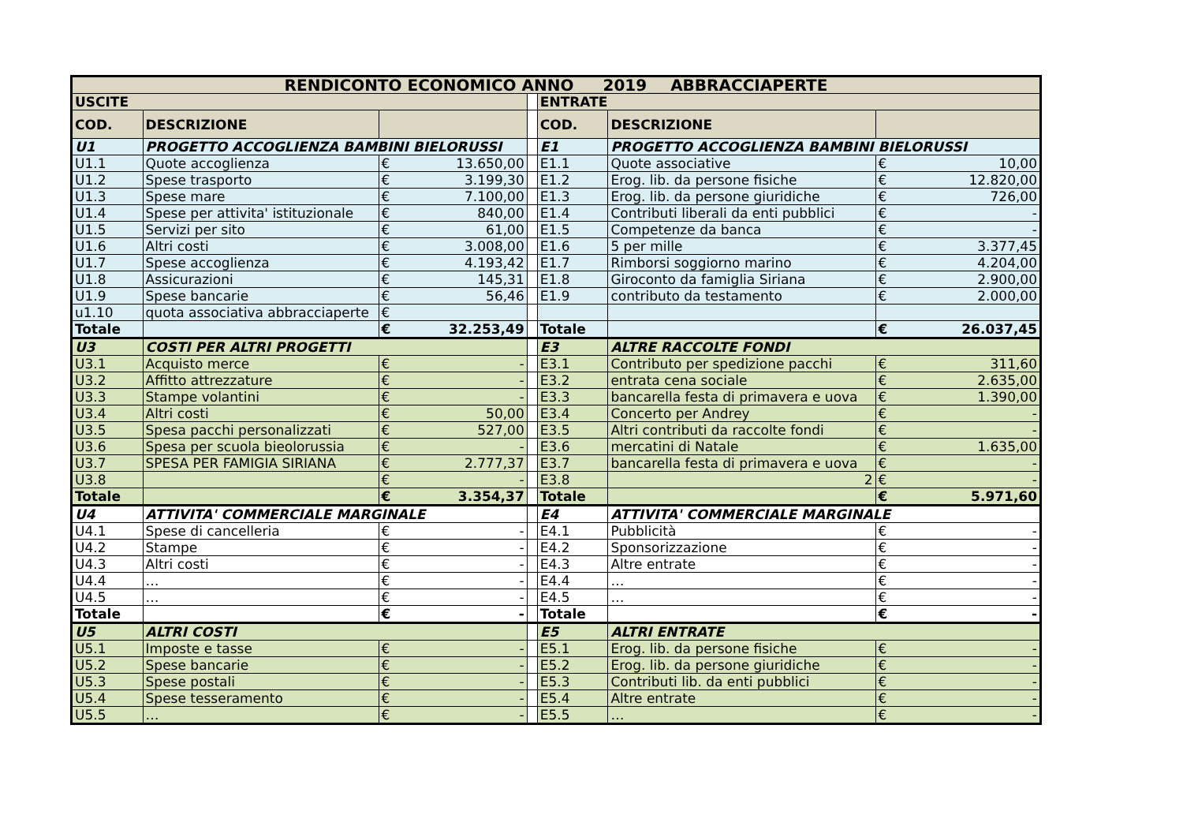| RENDICONTO ECONOMICO ANNO ___2019___ABBRACCIAPERTE | | | | | | |
| --- | --- | --- | --- | --- | --- | --- |
| USCITE | | | | ENTRATE | | |
| COD. | DESCRIZIONE | | | COD. | DESCRIZIONE | |
| U1 | PROGETTO ACCOGLIENZA BAMBINI BIELORUSSI | | | E1 | PROGETTO ACCOGLIENZA BAMBINI BIELORUSSI | |
| U1.1 | Quote accoglienza | € 13.650,00 | | E1.1 | Quote associative | € 10,00 |
| U1.2 | Spese trasporto | € 3.199,30 | | E1.2 | Erog. lib. da persone fisiche | € 12.820,00 |
| U1.3 | Spese mare | € 7.100,00 | | E1.3 | Erog. lib. da persone giuridiche | € 726,00 |
| U1.4 | Spese per attivita' istituzionale | € 840,00 | | E1.4 | Contributi liberali da enti pubblici | € - |
| U1.5 | Servizi per sito | € 61,00 | | E1.5 | Competenze da banca | € - |
| U1.6 | Altri costi | € 3.008,00 | | E1.6 | 5 per mille | € 3.377,45 |
| U1.7 | Spese accoglienza | € 4.193,42 | | E1.7 | Rimborsi soggiorno marino | € 4.204,00 |
| U1.8 | Assicurazioni | € 145,31 | | E1.8 | Giroconto da famiglia Siriana | € 2.900,00 |
| U1.9 | Spese bancarie | € 56,46 | | E1.9 | contributo da testamento | € 2.000,00 |
| u1.10 | quota associativa abbracciaperte | € | | | | |
| Totale | | € 32.253,49 | | Totale | | € 26.037,45 |
| U3 | COSTI PER ALTRI PROGETTI | | | E3 | ALTRE RACCOLTE FONDI | |
| U3.1 | Acquisto merce | € - | | E3.1 | Contributo per spedizione pacchi | € 311,60 |
| U3.2 | Affitto attrezzature | € - | | E3.2 | entrata cena sociale | € 2.635,00 |
| U3.3 | Stampe volantini | € - | | E3.3 | bancarella festa di primavera e uova | € 1.390,00 |
| U3.4 | Altri costi | € 50,00 | | E3.4 | Concerto per Andrey | € - |
| U3.5 | Spesa pacchi personalizzati | € 527,00 | | E3.5 | Altri contributi da raccolte fondi | € - |
| U3.6 | Spesa per scuola bieolorussia | € - | | E3.6 | mercatini di Natale | € 1.635,00 |
| U3.7 | SPESA PER FAMIGIA SIRIANA | € 2.777,37 | | E3.7 | bancarella festa di primavera e uova | € - |
| U3.8 | | € - | | E3.8 | 2 | € - |
| Totale | | € 3.354,37 | | Totale | | € 5.971,60 |
| U4 | ATTIVITA' COMMERCIALE MARGINALE | | | E4 | ATTIVITA' COMMERCIALE MARGINALE | |
| U4.1 | Spese di cancelleria | € - | | E4.1 | Pubblicità | € - |
| U4.2 | Stampe | € - | | E4.2 | Sponsorizzazione | € - |
| U4.3 | Altri costi | € - | | E4.3 | Altre entrate | € - |
| U4.4 | … | € - | | E4.4 | … | € - |
| U4.5 | … | € - | | E4.5 | … | € - |
| Totale | | € - | | Totale | | € - |
| U5 | ALTRI COSTI | | | E5 | ALTRI ENTRATE | |
| U5.1 | Imposte e tasse | € - | | E5.1 | Erog. lib. da persone fisiche | € - |
| U5.2 | Spese bancarie | € - | | E5.2 | Erog. lib. da persone giuridiche | € - |
| U5.3 | Spese postali | € - | | E5.3 | Contributi lib. da enti pubblici | € - |
| U5.4 | Spese tesseramento | € - | | E5.4 | Altre entrate | € - |
| U5.5 | … | € - | | E5.5 | … | € - |